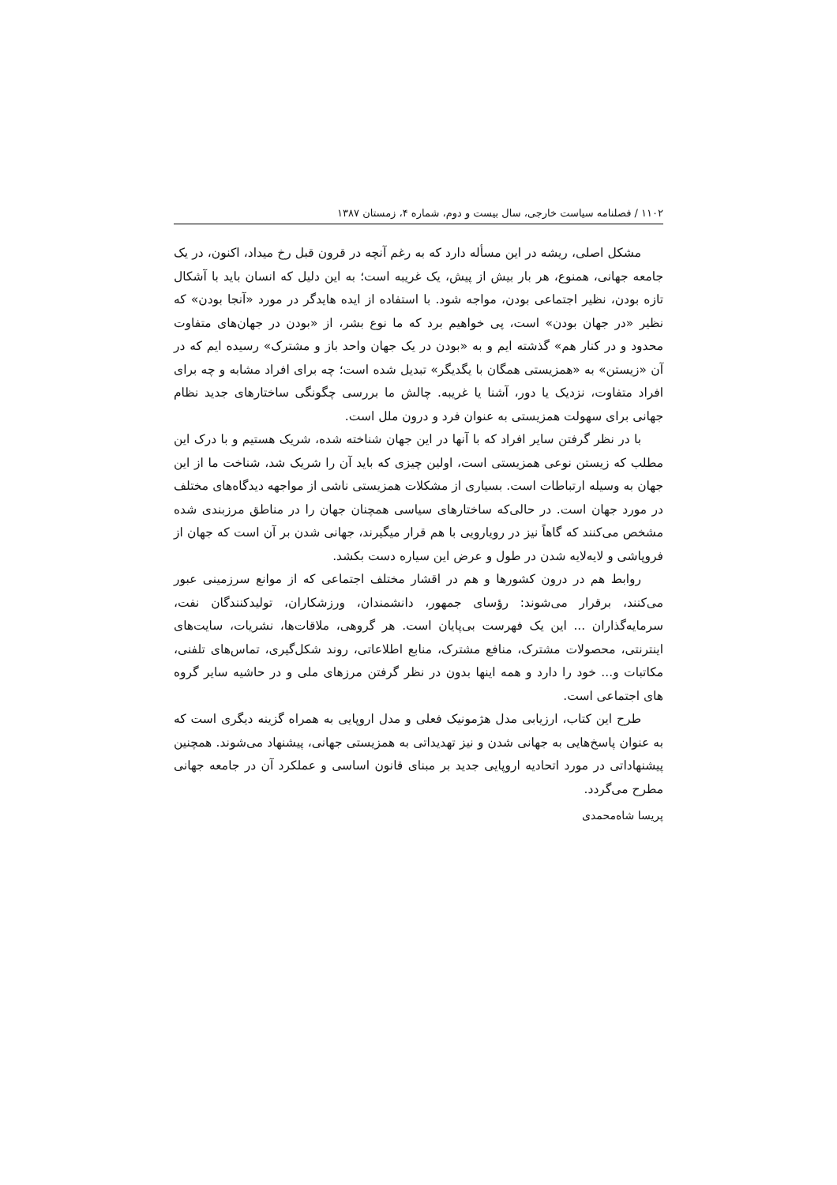۱۱۰۲ / فصلنامه سیاست خارجی، سال بیست و دوم، شماره ۴، زمستان ۱۳۸۷
مشکل اصلی، ریشه در این مسأله دارد که به رغم آنچه در قرون قبل رخ میداد، اکنون، در یک جامعه جهانی، همنوع، هر بار بیش از پیش، یک غریبه است؛ به این دلیل که انسان باید با آشکال تازه بودن، نظیر اجتماعی بودن، مواجه شود. با استفاده از ایده هایدگر در مورد «آنجا بودن» که نظیر «در جهان بودن» است، پی خواهیم برد که ما نوع بشر، از «بودن در جهان‌های متفاوت محدود و در کنار هم» گذشته ایم و به «بودن در یک جهان واحد باز و مشترک» رسیده ایم که در آن «زیستن» به «همزیستی همگان با یگدیگر» تبدیل شده است؛ چه برای افراد مشابه و چه برای افراد متفاوت، نزدیک یا دور، آشنا یا غریبه. چالش ما بررسی چگونگی ساختارهای جدید نظام جهانی برای سهولت همزیستی به عنوان فرد و درون ملل است.
با در نظر گرفتن سایر افراد که با آنها در این جهان شناخته شده، شریک هستیم و با درک این مطلب که زیستن نوعی همزیستی است، اولین چیزی که باید آن را شریک شد، شناخت ما از این جهان به وسیله ارتباطات است. بسیاری از مشکلات همزیستی ناشی از مواجهه دیدگاه‌های مختلف در مورد جهان است. در حالی‌که ساختارهای سیاسی همچنان جهان را در مناطق مرزبندی شده مشخص می‌کنند که گاهاً نیز در رویارویی با هم قرار میگیرند، جهانی شدن بر آن است که جهان از فروپاشی و لایه‌لایه شدن در طول و عرض این سیاره دست بکشد.
روابط هم در درون کشورها و هم در اقشار مختلف اجتماعی که از موانع سرزمینی عبور می‌کنند، برقرار می‌شوند: رؤسای جمهور، دانشمندان، ورزشکاران، تولیدکنندگان نفت، سرمایه‌گذاران ... این یک فهرست بی‌پایان است. هر گروهی، ملاقات‌ها، نشریات، سایت‌های اینترنتی، محصولات مشترک، منافع مشترک، منابع اطلاعاتی، روند شکل‌گیری، تماس‌های تلفنی، مکاتبات و... خود را دارد و همه اینها بدون در نظر گرفتن مرزهای ملی و در حاشیه سایر گروه های اجتماعی است.
طرح این کتاب، ارزیابی مدل هژمونیک فعلی و مدل اروپایی به همراه گزینه دیگری است که به عنوان پاسخ‌هایی به جهانی شدن و نیز تهدیداتی به همزیستی جهانی، پیشنهاد می‌شوند. همچنین پیشنهاداتی در مورد اتحادیه اروپایی جدید بر مبنای قانون اساسی و عملکرد آن در جامعه جهانی مطرح می‌گردد.
پریسا شاه‌محمدی